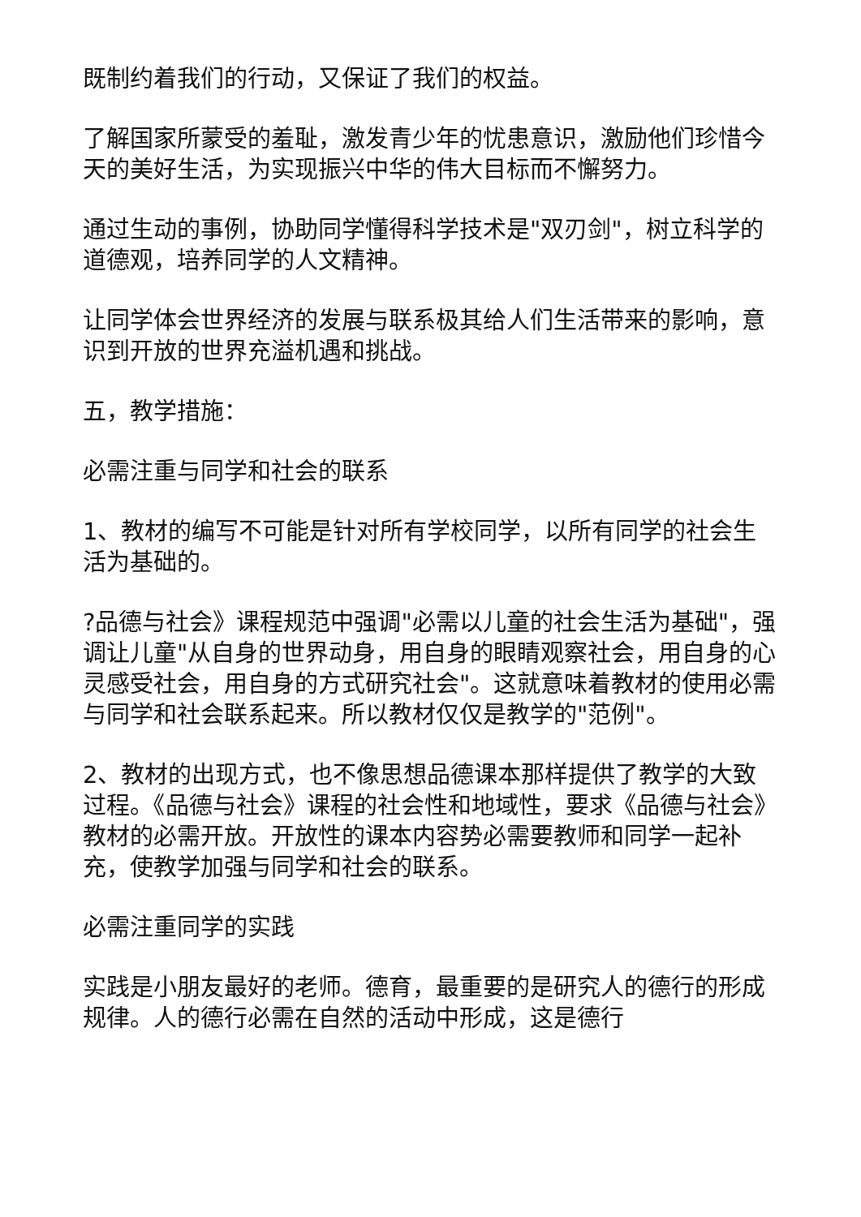既制约着我们的行动，又保证了我们的权益。
了解国家所蒙受的羞耻，激发青少年的忧患意识，激励他们珍惜今天的美好生活，为实现振兴中华的伟大目标而不懈努力。
通过生动的事例，协助同学懂得科学技术是"双刃剑"，树立科学的道德观，培养同学的人文精神。
让同学体会世界经济的发展与联系极其给人们生活带来的影响，意识到开放的世界充溢机遇和挑战。
五，教学措施：
必需注重与同学和社会的联系
1、教材的编写不可能是针对所有学校同学，以所有同学的社会生活为基础的。
?品德与社会》课程规范中强调"必需以儿童的社会生活为基础"，强调让儿童"从自身的世界动身，用自身的眼睛观察社会，用自身的心灵感受社会，用自身的方式研究社会"。这就意味着教材的使用必需与同学和社会联系起来。所以教材仅仅是教学的"范例"。
2、教材的出现方式，也不像思想品德课本那样提供了教学的大致过程。《品德与社会》课程的社会性和地域性，要求《品德与社会》教材的必需开放。开放性的课本内容势必需要教师和同学一起补充，使教学加强与同学和社会的联系。
必需注重同学的实践
实践是小朋友最好的老师。德育，最重要的是研究人的德行的形成规律。人的德行必需在自然的活动中形成，这是德行